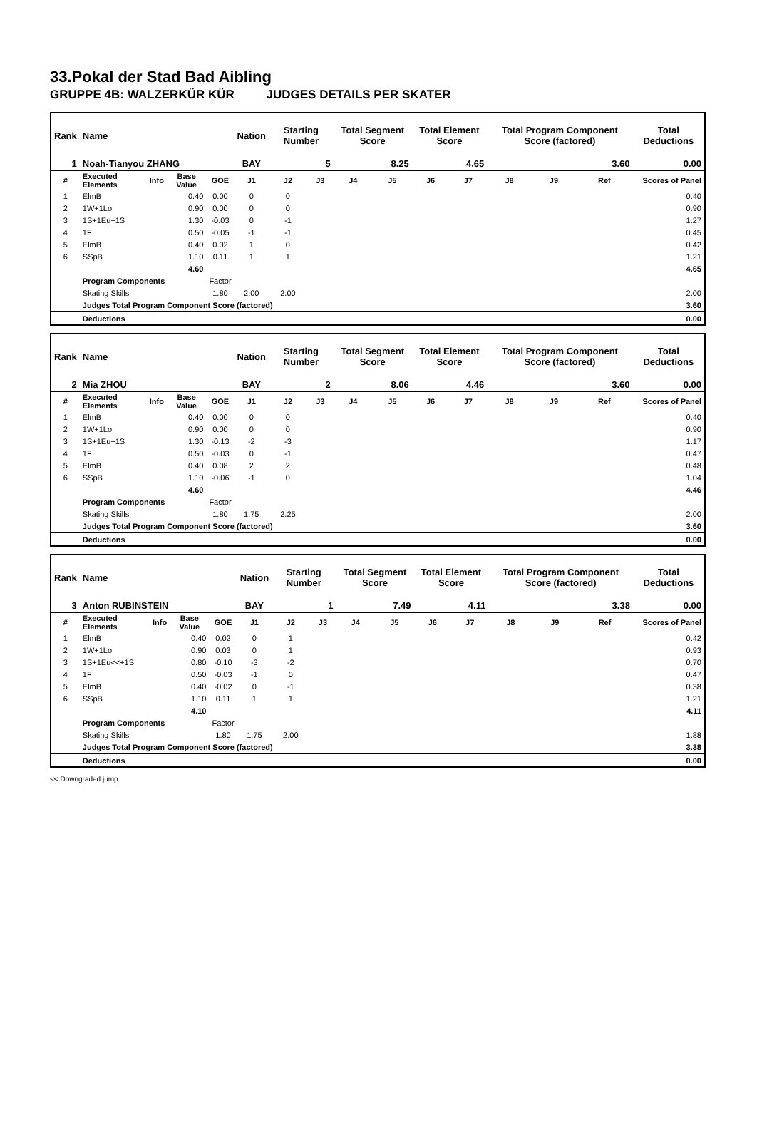33.Pokal der Stad Bad Aibling
GRUPPE 4B: WALZERKÜR KÜR JUDGES DETAILS PER SKATER
| Rank | Name | | | | Nation | Starting Number | | Total Segment Score | | Total Element Score | | Total Program Component Score (factored) | | | Total Deductions |
| 1 | Noah-Tianyou ZHANG | | | | BAY | 5 | | 8.25 | | 4.65 | | 3.60 | | | 0.00 |
| # | Executed Elements | Info | Base Value | GOE | J1 | J2 | J3 | J4 | J5 | J6 | J7 | J8 | J9 | Ref | Scores of Panel |
| 1 | ElmB | | 0.40 | 0.00 | 0 | 0 | | | | | | | | | 0.40 |
| 2 | 1W+1Lo | | 0.90 | 0.00 | 0 | 0 | | | | | | | | | 0.90 |
| 3 | 1S+1Eu+1S | | 1.30 | -0.03 | 0 | -1 | | | | | | | | | 1.27 |
| 4 | 1F | | 0.50 | -0.05 | -1 | -1 | | | | | | | | | 0.45 |
| 5 | ElmB | | 0.40 | 0.02 | 1 | 0 | | | | | | | | | 0.42 |
| 6 | SSpB | | 1.10 | 0.11 | 1 | 1 | | | | | | | | | 1.21 |
| | | | 4.60 | | | | | | | | | | | | 4.65 |
| | Program Components | | | Factor | | | | | | | | | | | |
| | Skating Skills | | | 1.80 | 2.00 | 2.00 | | | | | | | | | 2.00 |
| | Judges Total Program Component Score (factored) | | | | | | | | | | | | | | 3.60 |
| | Deductions | | | | | | | | | | | | | | 0.00 |
| Rank | Name | | | | Nation | Starting Number | | Total Segment Score | | Total Element Score | | Total Program Component Score (factored) | | | Total Deductions |
| 2 | Mia ZHOU | | | | BAY | 2 | | 8.06 | | 4.46 | | 3.60 | | | 0.00 |
| # | Executed Elements | Info | Base Value | GOE | J1 | J2 | J3 | J4 | J5 | J6 | J7 | J8 | J9 | Ref | Scores of Panel |
| 1 | ElmB | | 0.40 | 0.00 | 0 | 0 | | | | | | | | | 0.40 |
| 2 | 1W+1Lo | | 0.90 | 0.00 | 0 | 0 | | | | | | | | | 0.90 |
| 3 | 1S+1Eu+1S | | 1.30 | -0.13 | -2 | -3 | | | | | | | | | 1.17 |
| 4 | 1F | | 0.50 | -0.03 | 0 | -1 | | | | | | | | | 0.47 |
| 5 | ElmB | | 0.40 | 0.08 | 2 | 2 | | | | | | | | | 0.48 |
| 6 | SSpB | | 1.10 | -0.06 | -1 | 0 | | | | | | | | | 1.04 |
| | | | 4.60 | | | | | | | | | | | | 4.46 |
| | Program Components | | | Factor | | | | | | | | | | | |
| | Skating Skills | | | 1.80 | 1.75 | 2.25 | | | | | | | | | 2.00 |
| | Judges Total Program Component Score (factored) | | | | | | | | | | | | | | 3.60 |
| | Deductions | | | | | | | | | | | | | | 0.00 |
| Rank | Name | | | | Nation | Starting Number | | Total Segment Score | | Total Element Score | | Total Program Component Score (factored) | | | Total Deductions |
| 3 | Anton RUBINSTEIN | | | | BAY | 1 | | 7.49 | | 4.11 | | 3.38 | | | 0.00 |
| # | Executed Elements | Info | Base Value | GOE | J1 | J2 | J3 | J4 | J5 | J6 | J7 | J8 | J9 | Ref | Scores of Panel |
| 1 | ElmB | | 0.40 | 0.02 | 0 | 1 | | | | | | | | | 0.42 |
| 2 | 1W+1Lo | | 0.90 | 0.03 | 0 | 1 | | | | | | | | | 0.93 |
| 3 | 1S+1Eu<<+1S | | 0.80 | -0.10 | -3 | -2 | | | | | | | | | 0.70 |
| 4 | 1F | | 0.50 | -0.03 | -1 | 0 | | | | | | | | | 0.47 |
| 5 | ElmB | | 0.40 | -0.02 | 0 | -1 | | | | | | | | | 0.38 |
| 6 | SSpB | | 1.10 | 0.11 | 1 | 1 | | | | | | | | | 1.21 |
| | | | 4.10 | | | | | | | | | | | | 4.11 |
| | Program Components | | | Factor | | | | | | | | | | | |
| | Skating Skills | | | 1.80 | 1.75 | 2.00 | | | | | | | | | 1.88 |
| | Judges Total Program Component Score (factored) | | | | | | | | | | | | | | 3.38 |
| | Deductions | | | | | | | | | | | | | | 0.00 |
<< Downgraded jump